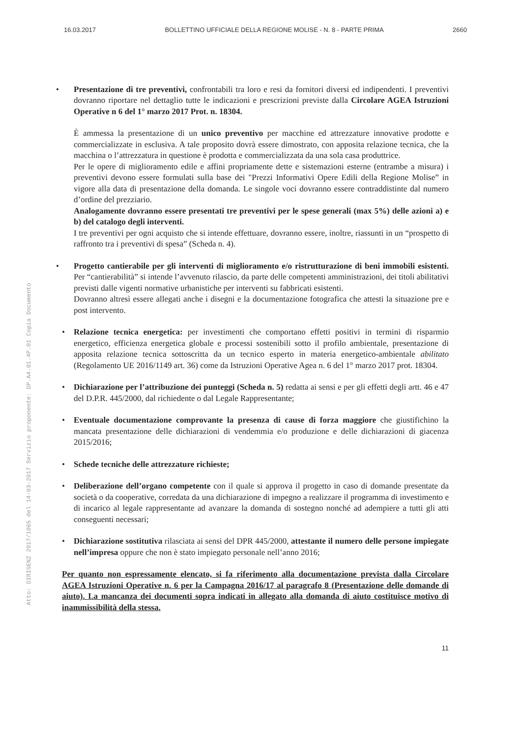16.03.2017 BOLLETTINO UFFICIALE DELLA REGIONE MOLISE - N. 8 - PARTE PRIMA 2660
Atto: DIRIGENZ 2017/1065 del 14-03-2017 Servizio proponente: DP.A4.01.4P.01 Copia Documento
• Presentazione di tre preventivi, confrontabili tra loro e resi da fornitori diversi ed indipendenti. I preventivi dovranno riportare nel dettaglio tutte le indicazioni e prescrizioni previste dalla Circolare AGEA Istruzioni Operative n 6 del 1° marzo 2017 Prot. n. 18304.
È ammessa la presentazione di un unico preventivo per macchine ed attrezzature innovative prodotte e commercializzate in esclusiva. A tale proposito dovrà essere dimostrato, con apposita relazione tecnica, che la macchina o l’attrezzatura in questione è prodotta e commercializzata da una sola casa produttrice.
Per le opere di miglioramento edile e affini propriamente dette e sistemazioni esterne (entrambe a misura) i preventivi devono essere formulati sulla base dei "Prezzi Informativi Opere Edili della Regione Molise” in vigore alla data di presentazione della domanda. Le singole voci dovranno essere contraddistinte dal numero d’ordine del prezziario.
Analogamente dovranno essere presentati tre preventivi per le spese generali (max 5%) delle azioni a) e b) del catalogo degli interventi.
I tre preventivi per ogni acquisto che si intende effettuare, dovranno essere, inoltre, riassunti in un “prospetto di raffronto tra i preventivi di spesa” (Scheda n. 4).
• Progetto cantierabile per gli interventi di miglioramento e/o ristrutturazione di beni immobili esistenti. Per “cantierabilità” si intende l’avvenuto rilascio, da parte delle competenti amministrazioni, dei titoli abilitativi previsti dalle vigenti normative urbanistiche per interventi su fabbricati esistenti.
Dovranno altresì essere allegati anche i disegni e la documentazione fotografica che attesti la situazione pre e post intervento.
• Relazione tecnica energetica: per investimenti che comportano effetti positivi in termini di risparmio energetico, efficienza energetica globale e processi sostenibili sotto il profilo ambientale, presentazione di apposita relazione tecnica sottoscritta da un tecnico esperto in materia energetico-ambientale abilitato (Regolamento UE 2016/1149 art. 36) come da Istruzioni Operative Agea n. 6 del 1° marzo 2017 prot. 18304.
• Dichiarazione per l’attribuzione dei punteggi (Scheda n. 5) redatta ai sensi e per gli effetti degli artt. 46 e 47 del D.P.R. 445/2000, dal richiedente o dal Legale Rappresentante;
• Eventuale documentazione comprovante la presenza di cause di forza maggiore che giustifichino la mancata presentazione delle dichiarazioni di vendemmia e/o produzione e delle dichiarazioni di giacenza 2015/2016;
• Schede tecniche delle attrezzature richieste;
• Deliberazione dell’organo competente con il quale si approva il progetto in caso di domande presentate da società o da cooperative, corredata da una dichiarazione di impegno a realizzare il programma di investimento e di incarico al legale rappresentante ad avanzare la domanda di sostegno nonché ad adempiere a tutti gli atti conseguenti necessari;
• Dichiarazione sostitutiva rilasciata ai sensi del DPR 445/2000, attestante il numero delle persone impiegate nell’impresa oppure che non è stato impiegato personale nell’anno 2016;
Per quanto non espressamente elencato, si fa riferimento alla documentazione prevista dalla Circolare AGEA Istruzioni Operative n. 6 per la Campagna 2016/17 al paragrafo 8 (Presentazione delle domande di aiuto). La mancanza dei documenti sopra indicati in allegato alla domanda di aiuto costituisce motivo di inammissibilità della stessa.
11